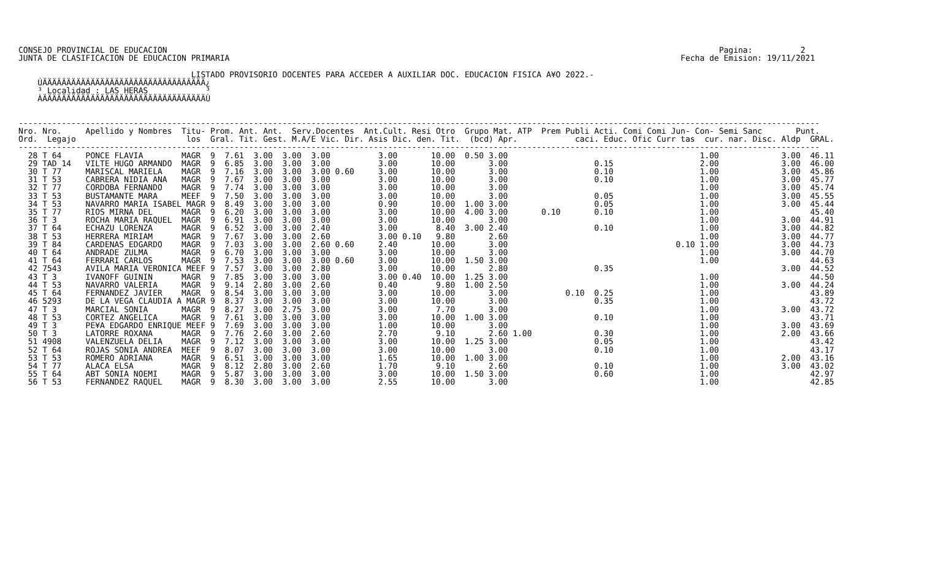CONSEJO PROVINCIAL DE EDUCACION                                                                                                                   Pagina:          2
JUNTA DE CLASIFICACION DE EDUCACION PRIMARIA                                                                                              Fecha de Emision: 19/11/2021

                                    LISTADO PROVISORIO DOCENTES PARA ACCEDER A AUXILIAR DOC. EDUCACION FISICA A¥O 2022.-
    ÚÄÄÄÄÄÄÄÄÄÄÄÄÄÄÄÄÄÄÄÄÄÄÄÄÄÄÄÄÄÄÄÄÄÄ¿
    ³ Localidad : LAS HERAS            ³
    ÀÄÄÄÄÄÄÄÄÄÄÄÄÄÄÄÄÄÄÄÄÄÄÄÄÄÄÄÄÄÄÄÄÄÄÙ


-----------------------------------------------------------------------------------------------------------------------------------------------------------------------
Nro. Nro.     Apellido y Nombres  Titu- Prom. Ant. Ant.  Serv.Docentes  Ant.Cult. Resi Otro  Grupo Mat. ATP  Prem Publi Acti. Comi Comi Jun- Con- Semi Sanc       Punt.
Ord.  Legajo                       los  Gral. Tit. Gest. M.A/E Vic. Dir. Asis Dic. den. Tit.  (bcd) Apr.            caci. Educ. Ofic Curr tas  cur. nar. Disc. Aldp  GRAL.
-----------------------------------------------------------------------------------------------------------------------------------------------------------------------
  28 T 64     PONCE FLAVIA        MAGR  9  7.61  3.00  3.00  3.00          3.00       10.00  0.50 3.00                                        1.00             3.00  46.11
  29 TAD 14   VILTE HUGO ARMANDO  MAGR  9  6.85  3.00  3.00  3.00          3.00       10.00       3.00                  0.15                  2.00             3.00  46.00
  30 T 77     MARISCAL MARIELA    MAGR  9  7.16  3.00  3.00  3.00 0.60     3.00       10.00       3.00                  0.10                  1.00             3.00  45.86
  31 T 53     CABRERA NIDIA ANA   MAGR  9  7.67  3.00  3.00  3.00          3.00       10.00       3.00                  0.10                  1.00             3.00  45.77
  32 T 77     CORDOBA FERNANDO    MAGR  9  7.74  3.00  3.00  3.00          3.00       10.00       3.00                                        1.00             3.00  45.74
  33 T 53     BUSTAMANTE MARA     MEEF  9  7.50  3.00  3.00  3.00          3.00       10.00       3.00                  0.05                  1.00             3.00  45.55
  34 T 53     NAVARRO MARIA ISABEL MAGR 9  8.49  3.00  3.00  3.00          0.90       10.00  1.00 3.00                  0.05                  1.00             3.00  45.44
  35 T 77     RIOS MIRNA DEL      MAGR  9  6.20  3.00  3.00  3.00          3.00       10.00  4.00 3.00       0.10       0.10                  1.00                   45.40
  36 T 3      ROCHA MARIA RAQUEL  MAGR  9  6.91  3.00  3.00  3.00          3.00       10.00       3.00                                        1.00             3.00  44.91
  37 T 64     ECHAZU LORENZA      MAGR  9  6.52  3.00  3.00  2.40          3.00        8.40  3.00 2.40                  0.10                  1.00             3.00  44.82
  38 T 53     HERRERA MIRIAM      MAGR  9  7.67  3.00  3.00  2.60          3.00 0.10   9.80       2.60                                        1.00             3.00  44.77
  39 T 84     CARDENAS EDGARDO    MAGR  9  7.03  3.00  3.00  2.60 0.60     2.40       10.00       3.00                                   0.10 1.00             3.00  44.73
  40 T 64     ANDRADE ZULMA       MAGR  9  6.70  3.00  3.00  3.00          3.00       10.00       3.00                                        1.00             3.00  44.70
  41 T 64     FERRARI CARLOS      MAGR  9  7.53  3.00  3.00  3.00 0.60     3.00       10.00  1.50 3.00                                        1.00                   44.63
  42 7543     AVILA MARIA VERONICA MEEF 9  7.57  3.00  3.00  2.80          3.00       10.00       2.80                  0.35                                   3.00  44.52
  43 T 3      IVANOFF GUININ      MAGR  9  7.85  3.00  3.00  3.00          3.00 0.40  10.00  1.25 3.00                                        1.00                   44.50
  44 T 53     NAVARRO VALERIA     MAGR  9  9.14  2.80  3.00  2.60          0.40        9.80  1.00 2.50                                        1.00             3.00  44.24
  45 T 64     FERNANDEZ JAVIER    MAGR  9  8.54  3.00  3.00  3.00          3.00       10.00       3.00            0.10  0.25                  1.00                   43.89
  46 5293     DE LA VEGA CLAUDIA A MAGR 9  8.37  3.00  3.00  3.00          3.00       10.00       3.00                  0.35                  1.00                   43.72
  47 T 3      MARCIAL SONIA       MAGR  9  8.27  3.00  2.75  3.00          3.00        7.70       3.00                                        1.00             3.00  43.72
  48 T 53     CORTEZ ANGELICA     MAGR  9  7.61  3.00  3.00  3.00          3.00       10.00  1.00 3.00                  0.10                  1.00                   43.71
  49 T 3      PE¥A EDGARDO ENRIQUE MEEF 9  7.69  3.00  3.00  3.00          1.00       10.00       3.00                                        1.00             3.00  43.69
  50 T 3      LATORRE ROXANA      MAGR  9  7.76  2.60  3.00  2.60          2.70        9.10       2.60 1.00             0.30                  1.00             2.00  43.66
  51 4908     VALENZUELA DELIA    MAGR  9  7.12  3.00  3.00  3.00          3.00       10.00  1.25 3.00                  0.05                  1.00                   43.42
  52 T 64     ROJAS SONIA ANDREA  MEEF  9  8.07  3.00  3.00  3.00          3.00       10.00       3.00                  0.10                  1.00                   43.17
  53 T 53     ROMERO ADRIANA      MAGR  9  6.51  3.00  3.00  3.00          1.65       10.00  1.00 3.00                                        1.00             2.00  43.16
  54 T 77     ALACA ELSA          MAGR  9  8.12  2.80  3.00  2.60          1.70        9.10       2.60                  0.10                  1.00             3.00  43.02
  55 T 64     ABT SONIA NOEMI     MAGR  9  5.87  3.00  3.00  3.00          3.00       10.00  1.50 3.00                  0.60                  1.00                   42.97
  56 T 53     FERNANDEZ RAQUEL    MAGR  9  8.30  3.00  3.00  3.00          2.55       10.00       3.00                                        1.00                   42.85